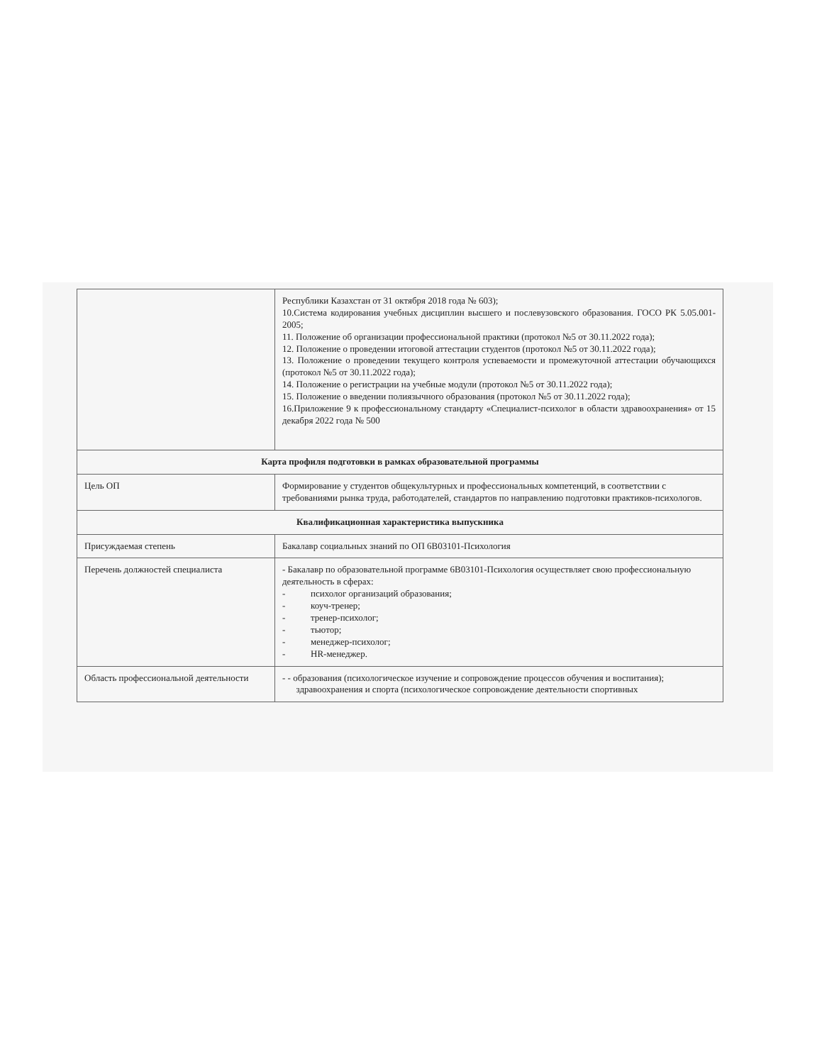| | Республики Казахстан от 31 октября 2018 года № 603); 10.Система кодирования учебных дисциплин высшего и послевузовского образования. ГОСО РК 5.05.001-2005; 11. Положение об организации профессиональной практики (протокол №5 от 30.11.2022 года); 12. Положение о проведении итоговой аттестации студентов (протокол №5 от 30.11.2022 года); 13. Положение о проведении текущего контроля успеваемости и промежуточной аттестации обучающихся (протокол №5 от 30.11.2022 года); 14. Положение о регистрации на учебные модули (протокол №5 от 30.11.2022 года); 15. Положение о введении полиязычного образования (протокол №5 от 30.11.2022 года); 16.Приложение 9 к профессиональному стандарту «Специалист-психолог в области здравоохранения» от 15 декабря 2022 года № 500 |
| Карта профиля подготовки в рамках образовательной программы | |
| Цель ОП | Формирование у студентов общекультурных и профессиональных компетенций, в соответствии с требованиями рынка труда, работодателей, стандартов по направлению подготовки практиков-психологов. |
| Квалификационная характеристика выпускника | |
| Присуждаемая степень | Бакалавр социальных знаний по ОП 6В03101-Психология |
| Перечень должностей специалиста | - Бакалавр по образовательной программе 6В03101-Психология осуществляет свою профессиональную деятельность в сферах: - психолог организаций образования; - коуч-тренер; - тренер-психолог; - тьютор; - менеджер-психолог; - HR-менеджер. |
| Область профессиональной деятельности | - - образования (психологическое изучение и сопровождение процессов обучения и воспитания); здравоохранения и спорта (психологическое сопровождение деятельности спортивных |